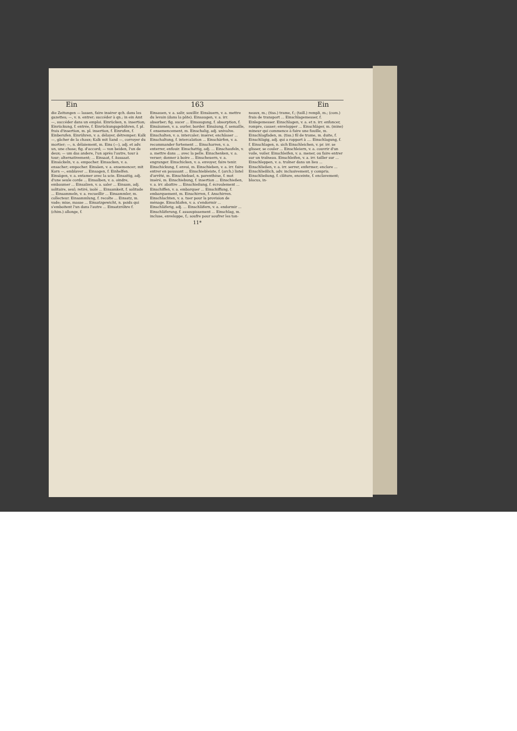Ein 163 Ein
die Zeitungen — lassen, faire insérer qch. dans les gazettes; —, v. n. entrer; succéder à qn.; in ein Amt —, succéder dans un emploi. Einrücken, n. insertion; Einrückung, f. entrée, f. Einrückungsgebühren, f. pl. frais d'insertion, m. pl. insertion, f. Einrufen, f. Einberufen. Einrühren, v. a. délayer, détremper; Kalk —, gâcher de la chaux; Kalk mit Sand —, corroyer du mortier; —, n. délaiement, m. Eins (—), adj. et adv. un, une chose; fig. d'accord; — von beiden, l'un de deux; — um das andere, l'un après l'autre, tour à tour; alternativement; ... Einsaat, f. Aussaat. Einsäckeln, v. a. empocher. Einsacken, v. a. ensacher; empocher. Einsäen, v. a. ensemencer; mit Korn —, emblaver ... Einsagen, f. Einhelfen. Einsägen, v. a. entamer avec la scie. Einsaitig, adj. d'une seule corde ... Einsalben, v. a. oindre, embaumer ... Einsalzen, v. a. saler ... Einsam, adj. solitaire, seul; retiré, isolé ... Einsamkeit, f. solitude ... Einsammeln, v. a. recueillir ... Einsammler, m. collecteur. Einsammlung, f. recolte ... Einsatz, m. vade; mise, masse ... Einsatzgewicht, n. poids qui s'emboitent l'un dans l'autre ... Einsatzröhre f. (chim.) allonge, f.
Einsauen, v. a. salir, souillir. Einsäuern, v. a. mettre du levain (dans la pâte). Einsaugen, v. a. irr. absorber; fig. sucer ... Einsaugung, f. absorption, f. Einsäumen, v. a. ourler, border. Einsäung, f. semaille, f. ensemencement, m. Einschalig, adj. univalve. Einschalten, v. a. intercaler; insérer, enchâsser ... Einschaltung, f. intercalation ... Einschärfen, v. a. recommander fortement ... Einscharren, v. a. enterrer, enfouir. Einschattig, adj. ... Einschaufeln, v. a. mettre dans ... avec la pelle. Einschenken, v. a. verser; donner à boire ... Einscheuern, v. a. engranger. Einschicken, v. a. envoyer, faire tenir. Einschickung, f. envoi, m. Einschieben, v. a. irr. faire entrer en poussant ... Einschiebleiste, f. (arch.) listel d'arrêté, m. Einschiebsel, n. parenthèse, f. mot inséré, m. Einschiebung, f. insertion ... Einschießen, v. a. irr. abattre ... Einschießung, f. écroulement ... Einschiffen, v. a. embarquer ... Einschiffung, f. embarquement, m. Einschirren, f. Anschirren. Einschlachten, v. a. tuer pour la provision de ménage. Einschlafen, v. a. s'endormir ... Einschläferig, adj. ... Einschläfern, v. a. endormir ... Einschläferung, f. assoupissement ... Einschlag, m. incluse, enveloppe, f.; soufre pour soufrer les ton-
neaux, m.; (tiss.) trame, f.; (taill.) rempli, m.; (com.) frais de transport ... Einschlagemesser, f. Einlegemesser. Einschlagen, v. a. et n. irr. enfoncer, rompre, casser; envelopper ... Einschläger, m. (mine) mineur qui commence à faire une fouille, m. Einschlagfaden, m. (tiss.) fil de trame, m. duite, f. Einschlägig, adj. qui a rapport à .... Einschlagung, f. f. Einschlagen, n. sich Einschleichen, v. pr. irr. se glisser, se couler ... Einschleiern, v. a. couvrir d'un voile, voiler. Einschleifen, v. a. mener, ou faire entrer sur un traîneau. Einschleifen, v. a. irr. tailler sur ... Einschleppen, v. a. traîner dans un lieu ... Einschließen, v. a. irr. serrer, enfermer; enclore ... Einschließlich, adv. inclusivement, y compris. Einschließung, f. clôture, enceinte, f. enclavement; blocus, in-
11*